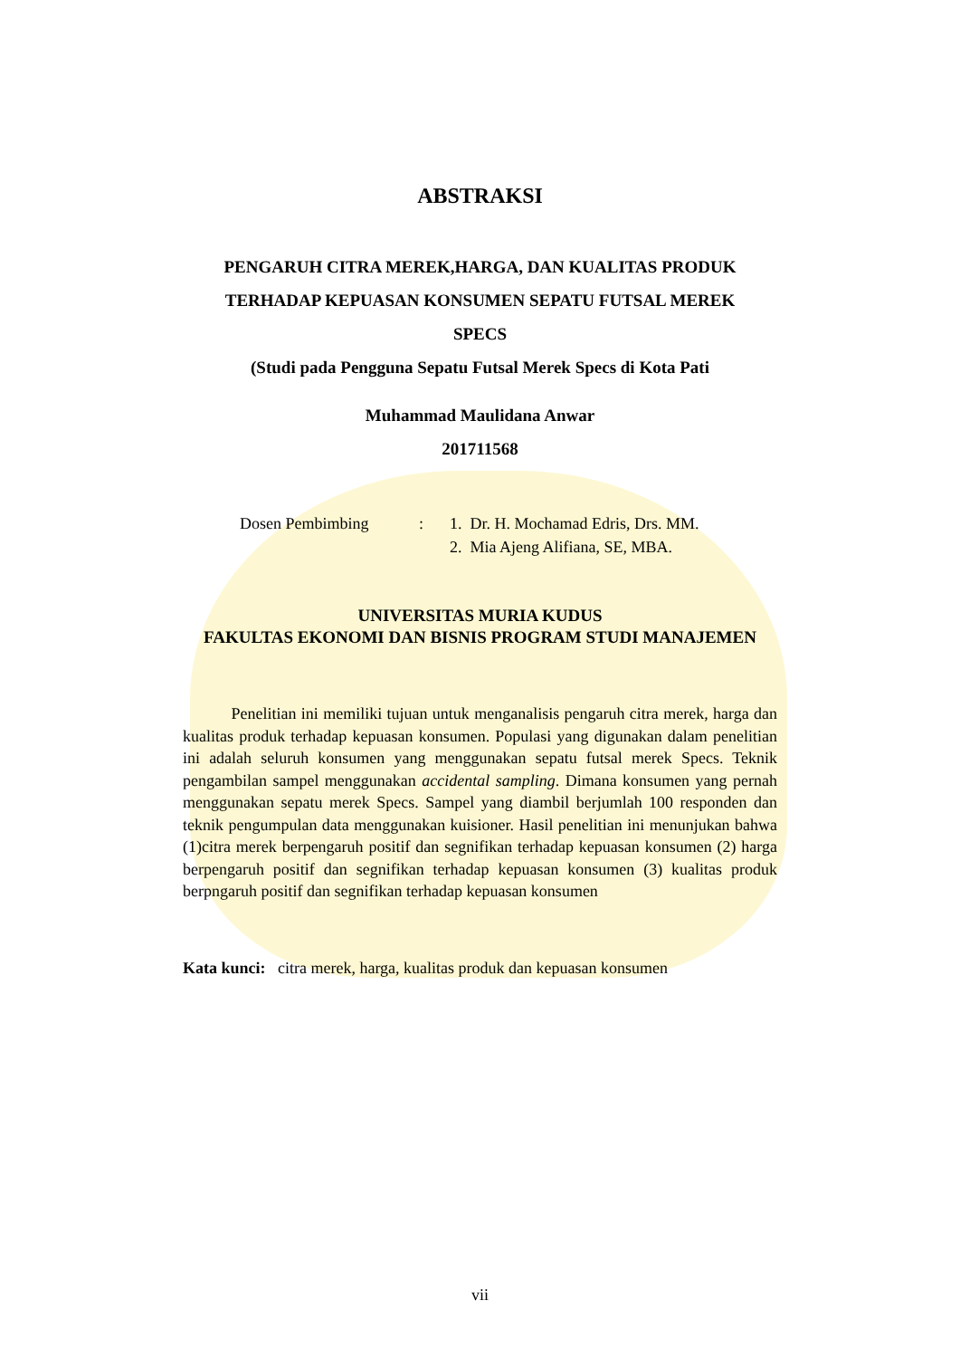ABSTRAKSI
PENGARUH CITRA MEREK,HARGA, DAN KUALITAS PRODUK
TERHADAP KEPUASAN KONSUMEN SEPATU FUTSAL MEREK
SPECS
(Studi pada Pengguna Sepatu Futsal Merek Specs di Kota Pati
Muhammad Maulidana Anwar
201711568
| Dosen Pembimbing | : | 1. Dr. H. Mochamad Edris, Drs. MM. |
| | | 2. Mia Ajeng Alifiana, SE, MBA. |
UNIVERSITAS MURIA KUDUS
FAKULTAS EKONOMI DAN BISNIS PROGRAM STUDI MANAJEMEN
Penelitian ini memiliki tujuan untuk menganalisis pengaruh citra merek, harga dan kualitas produk terhadap kepuasan konsumen. Populasi yang digunakan dalam penelitian ini adalah seluruh konsumen yang menggunakan sepatu futsal merek Specs. Teknik pengambilan sampel menggunakan accidental sampling. Dimana konsumen yang pernah menggunakan sepatu merek Specs. Sampel yang diambil berjumlah 100 responden dan teknik pengumpulan data menggunakan kuisioner. Hasil penelitian ini menunjukan bahwa (1)citra merek berpengaruh positif dan segnifikan terhadap kepuasan konsumen (2) harga berpengaruh positif dan segnifikan terhadap kepuasan konsumen (3) kualitas produk berpngaruh positif dan segnifikan terhadap kepuasan konsumen
Kata kunci: citra merek, harga, kualitas produk dan kepuasan konsumen
vii